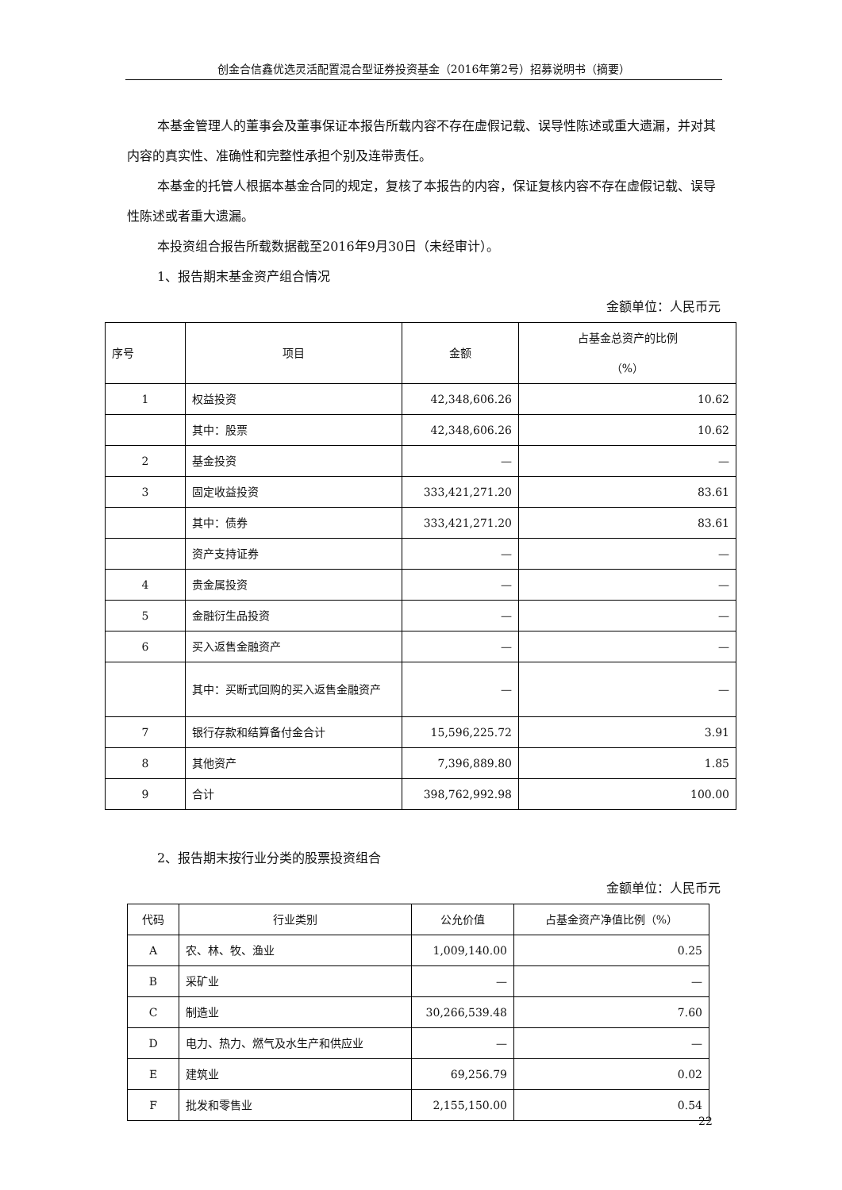创金合信鑫优选灵活配置混合型证券投资基金（2016年第2号）招募说明书（摘要）
本基金管理人的董事会及董事保证本报告所载内容不存在虚假记载、误导性陈述或重大遗漏，并对其内容的真实性、准确性和完整性承担个别及连带责任。
本基金的托管人根据本基金合同的规定，复核了本报告的内容，保证复核内容不存在虚假记载、误导性陈述或者重大遗漏。
本投资组合报告所载数据截至2016年9月30日（未经审计）。
1、报告期末基金资产组合情况
金额单位：人民币元
| 序号 | 项目 | 金额 | 占基金总资产的比例 （%） |
| --- | --- | --- | --- |
| 1 | 权益投资 | 42,348,606.26 | 10.62 |
| | 其中：股票 | 42,348,606.26 | 10.62 |
| 2 | 基金投资 | — | — |
| 3 | 固定收益投资 | 333,421,271.20 | 83.61 |
| | 其中：债券 | 333,421,271.20 | 83.61 |
| | 资产支持证券 | — | — |
| 4 | 贵金属投资 | — | — |
| 5 | 金融衍生品投资 | — | — |
| 6 | 买入返售金融资产 | — | — |
| | 其中：买断式回购的买入返售金融资产 | — | — |
| 7 | 银行存款和结算备付金合计 | 15,596,225.72 | 3.91 |
| 8 | 其他资产 | 7,396,889.80 | 1.85 |
| 9 | 合计 | 398,762,992.98 | 100.00 |
2、报告期末按行业分类的股票投资组合
金额单位：人民币元
| 代码 | 行业类别 | 公允价值 | 占基金资产净值比例（%） |
| --- | --- | --- | --- |
| A | 农、林、牧、渔业 | 1,009,140.00 | 0.25 |
| B | 采矿业 | — | — |
| C | 制造业 | 30,266,539.48 | 7.60 |
| D | 电力、热力、燃气及水生产和供应业 | — | — |
| E | 建筑业 | 69,256.79 | 0.02 |
| F | 批发和零售业 | 2,155,150.00 | 0.54 |
22